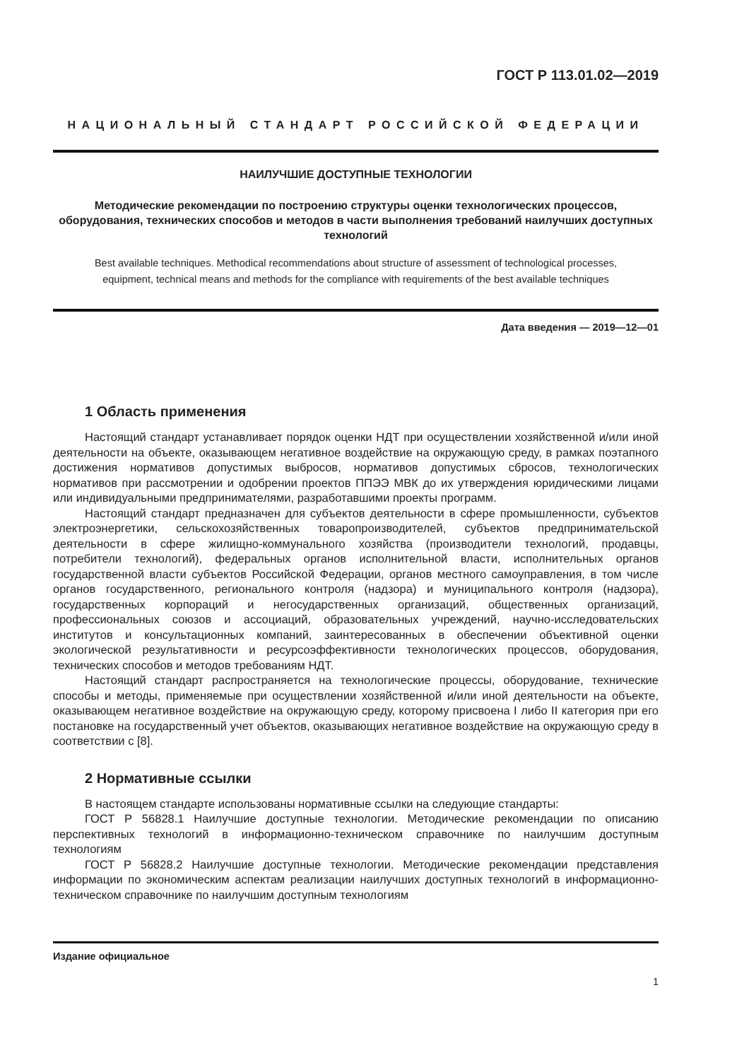ГОСТ Р 113.01.02—2019
НАЦИОНАЛЬНЫЙ СТАНДАРТ РОССИЙСКОЙ ФЕДЕРАЦИИ
НАИЛУЧШИЕ ДОСТУПНЫЕ ТЕХНОЛОГИИ
Методические рекомендации по построению структуры оценки технологических процессов, оборудования, технических способов и методов в части выполнения требований наилучших доступных технологий
Best available techniques. Methodical recommendations about structure of assessment of technological processes,
equipment, technical means and methods for the compliance with requirements of the best available techniques
Дата введения — 2019—12—01
1 Область применения
Настоящий стандарт устанавливает порядок оценки НДТ при осуществлении хозяйственной и/или иной деятельности на объекте, оказывающем негативное воздействие на окружающую среду, в рамках поэтапного достижения нормативов допустимых выбросов, нормативов допустимых сбросов, технологических нормативов при рассмотрении и одобрении проектов ППЭЭ МВК до их утверждения юридическими лицами или индивидуальными предпринимателями, разработавшими проекты программ.
Настоящий стандарт предназначен для субъектов деятельности в сфере промышленности, субъектов электроэнергетики, сельскохозяйственных товаропроизводителей, субъектов предпринимательской деятельности в сфере жилищно-коммунального хозяйства (производители технологий, продавцы, потребители технологий), федеральных органов исполнительной власти, исполнительных органов государственной власти субъектов Российской Федерации, органов местного самоуправления, в том числе органов государственного, регионального контроля (надзора) и муниципального контроля (надзора), государственных корпораций и негосударственных организаций, общественных организаций, профессиональных союзов и ассоциаций, образовательных учреждений, научно-исследовательских институтов и консультационных компаний, заинтересованных в обеспечении объективной оценки экологической результативности и ресурсоэффективности технологических процессов, оборудования, технических способов и методов требованиям НДТ.
Настоящий стандарт распространяется на технологические процессы, оборудование, технические способы и методы, применяемые при осуществлении хозяйственной и/или иной деятельности на объекте, оказывающем негативное воздействие на окружающую среду, которому присвоена I либо II категория при его постановке на государственный учет объектов, оказывающих негативное воздействие на окружающую среду в соответствии с [8].
2 Нормативные ссылки
В настоящем стандарте использованы нормативные ссылки на следующие стандарты:
ГОСТ Р 56828.1 Наилучшие доступные технологии. Методические рекомендации по описанию перспективных технологий в информационно-техническом справочнике по наилучшим доступным технологиям
ГОСТ Р 56828.2 Наилучшие доступные технологии. Методические рекомендации представления информации по экономическим аспектам реализации наилучших доступных технологий в информационно-техническом справочнике по наилучшим доступным технологиям
Издание официальное
1